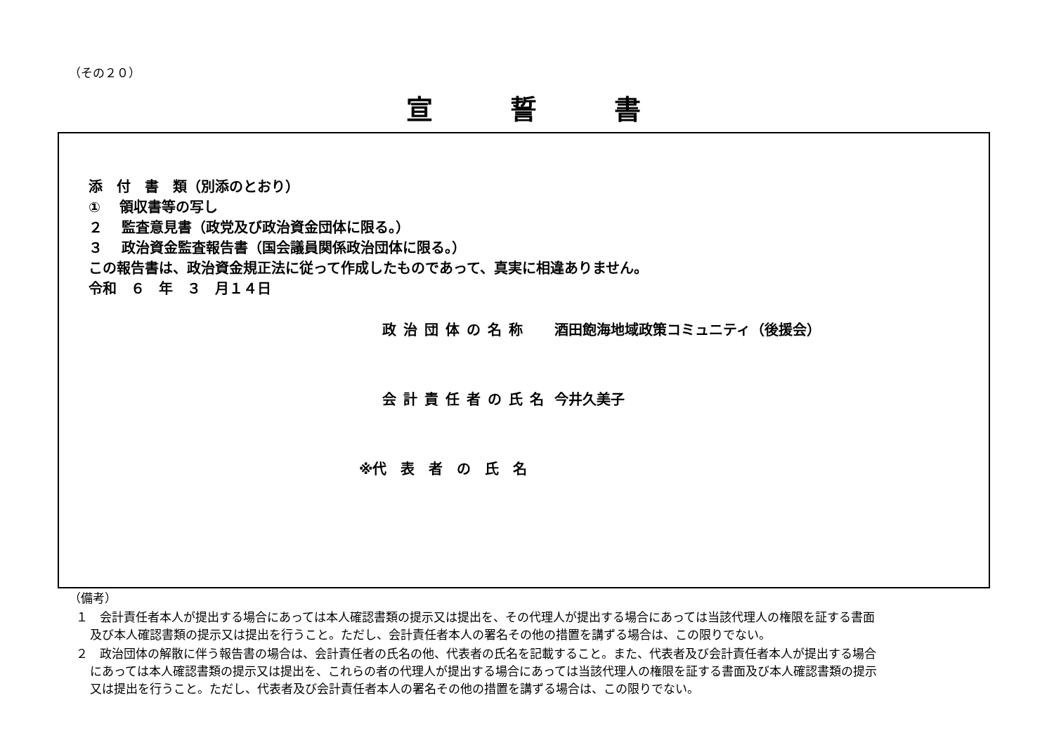（その２０）
宣誓書
添　付　書　類（別添のとおり）
① 　領収書等の写し
２　 監査意見書（政党及び政治資金団体に限る。）
３　 政治資金監査報告書（国会議員関係政治団体に限る。）
この報告書は、政治資金規正法に従って作成したものであって、真実に相違ありません。
令和　６　年　３　月１４日
政治団体の名称 酒田飽海地域政策コミュニティ（後援会）
会計責任者の氏名 今井久美子
※代　表　者　の　氏　名
（備考）
１　会計責任者本人が提出する場合にあっては本人確認書類の提示又は提出を、その代理人が提出する場合にあっては当該代理人の権限を証する書面及び本人確認書類の提示又は提出を行うこと。ただし、会計責任者本人の署名その他の措置を講ずる場合は、この限りでない。
２　政治団体の解散に伴う報告書の場合は、会計責任者の氏名の他、代表者の氏名を記載すること。また、代表者及び会計責任者本人が提出する場合にあっては本人確認書類の提示又は提出を、これらの者の代理人が提出する場合にあっては当該代理人の権限を証する書面及び本人確認書類の提示又は提出を行うこと。ただし、代表者及び会計責任者本人の署名その他の措置を講ずる場合は、この限りでない。